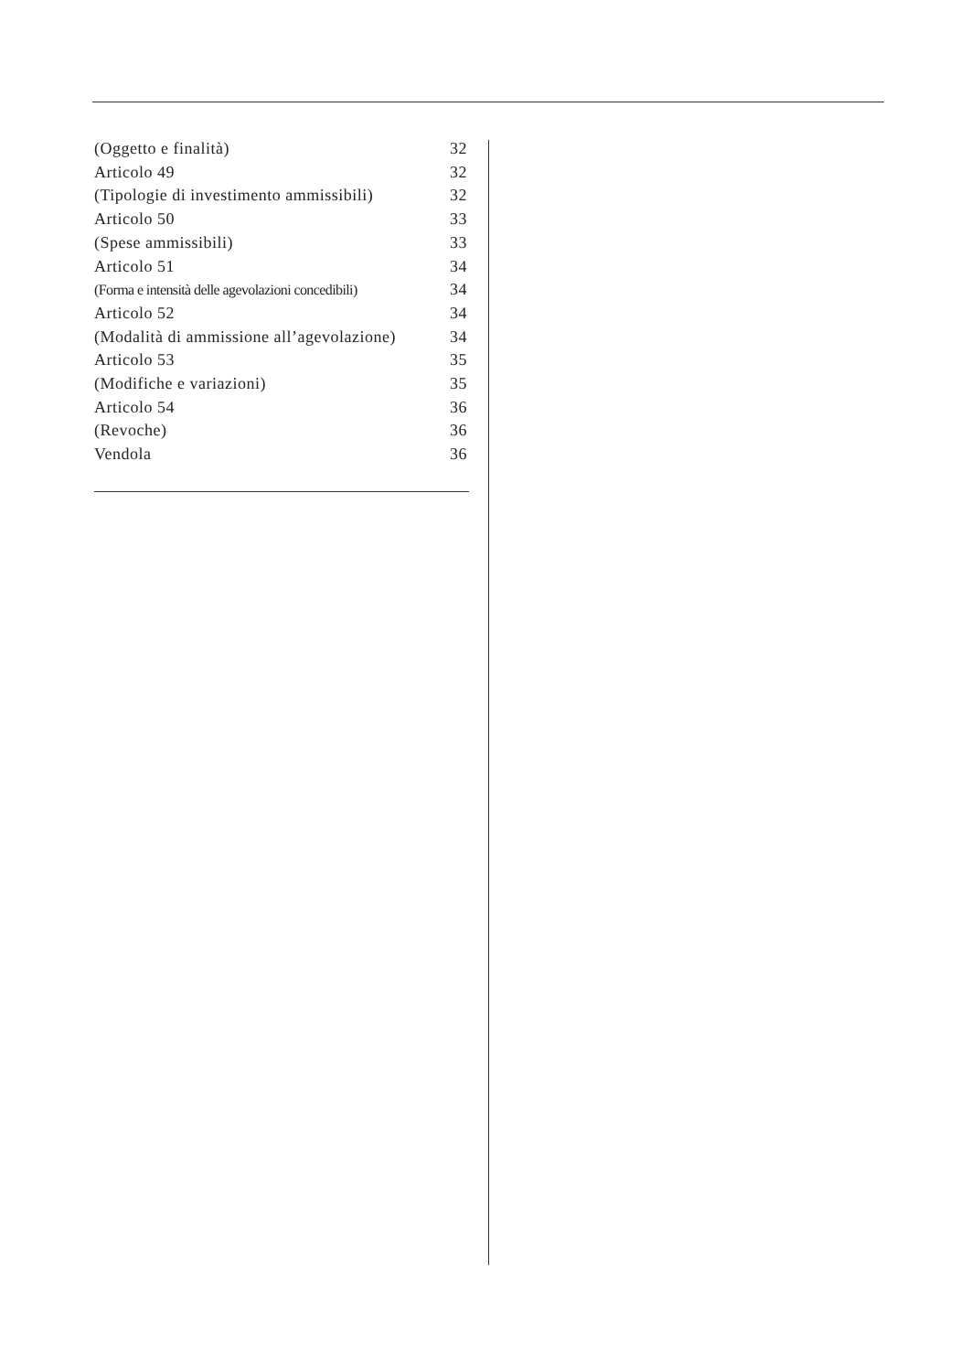(Oggetto e finalità) 32
Articolo 49 32
(Tipologie di investimento ammissibili) 32
Articolo 50 33
(Spese ammissibili) 33
Articolo 51 34
(Forma e intensità delle agevolazioni concedibili) 34
Articolo 52 34
(Modalità di ammissione all’agevolazione) 34
Articolo 53 35
(Modifiche e variazioni) 35
Articolo 54 36
(Revoche) 36
Vendola 36